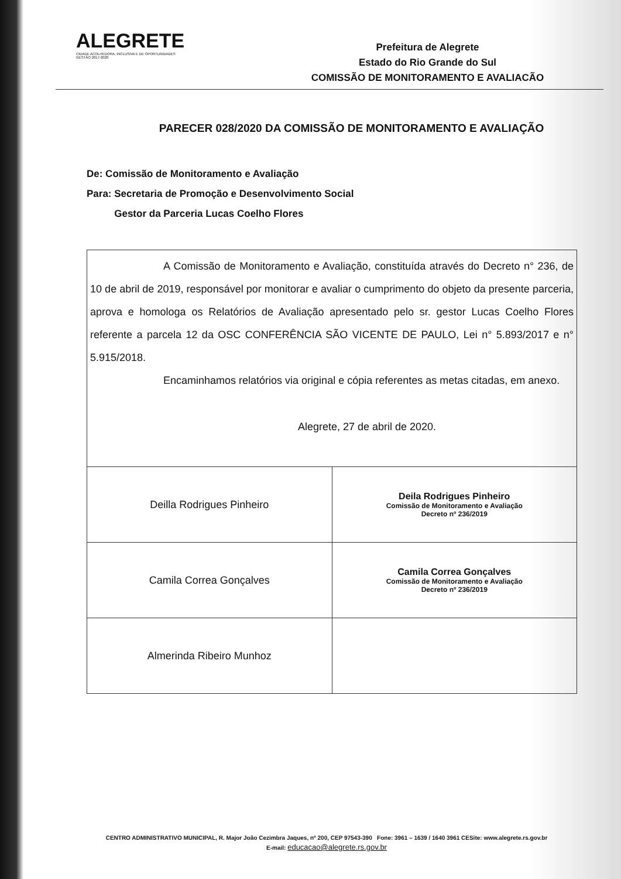ALEGRETE
CIDADE ACOLHEDORA, INCLUSIVA E DE OPORTUNIDADES
GESTÃO 2017-2020
Prefeitura de Alegrete
Estado do Rio Grande do Sul
COMISSÃO DE MONITORAMENTO E AVALIACÃO
PARECER 028/2020 DA COMISSÃO DE MONITORAMENTO E AVALIAÇÃO
De: Comissão de Monitoramento e Avaliação
Para: Secretaria de Promoção e Desenvolvimento Social
Gestor da Parceria Lucas Coelho Flores
| A Comissão de Monitoramento e Avaliação, constituída através do Decreto n° 236, de 10 de abril de 2019, responsável por monitorar e avaliar o cumprimento do objeto da presente parceria, aprova e homologa os Relatórios de Avaliação apresentado pelo sr. gestor Lucas Coelho Flores referente a parcela 12 da OSC CONFERÊNCIA SÃO VICENTE DE PAULO, Lei n° 5.893/2017 e n° 5.915/2018. Encaminhamos relatórios via original e cópia referentes as metas citadas, em anexo. Alegrete, 27 de abril de 2020. | |
| Deilla Rodrigues Pinheiro | Deila Rodrigues Pinheiro Comissão de Monitoramento e Avaliação Decreto nº 236/2019 |
| Camila Correa Gonçalves | Camila Correa Gonçalves Comissão de Monitoramento e Avaliação Decreto nº 236/2019 |
| Almerinda Ribeiro Munhoz | |
CENTRO ADMINISTRATIVO MUNICIPAL, R. Major João Cezimbra Jaques, nº 200, CEP 97543-390 Fone: 3961 – 1639 / 1640 3961 CESite: www.alegrete.rs.gov.br
E-mail: educacao@alegrete.rs.gov.br